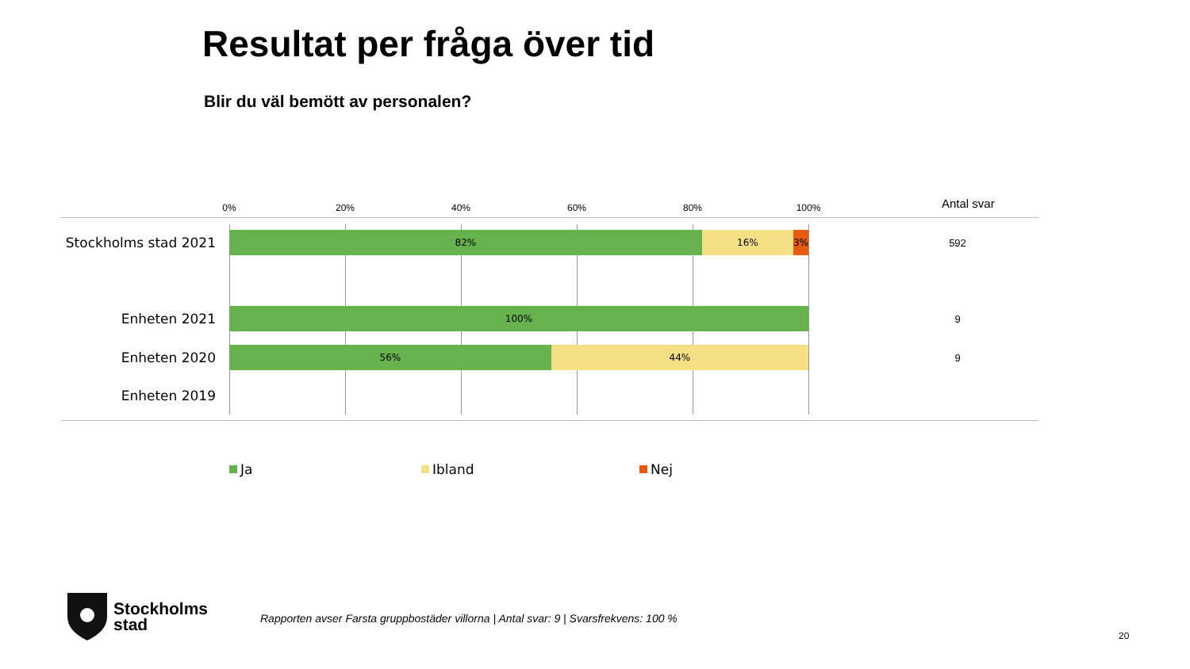Resultat per fråga över tid
Blir du väl bemött av personalen?
0% 20% 40% 60% 80% 100% Antal svar
Stockholms stad 2021
82% 16% 3%
592
Enheten 2021
100%
9
Enheten 2020
56% 44%
9
Enheten 2019
Ja Ibland Nej
Stockholms
stad
Rapporten avser Farsta gruppbostäder villorna | Antal svar: 9 | Svarsfrekvens: 100 %
20